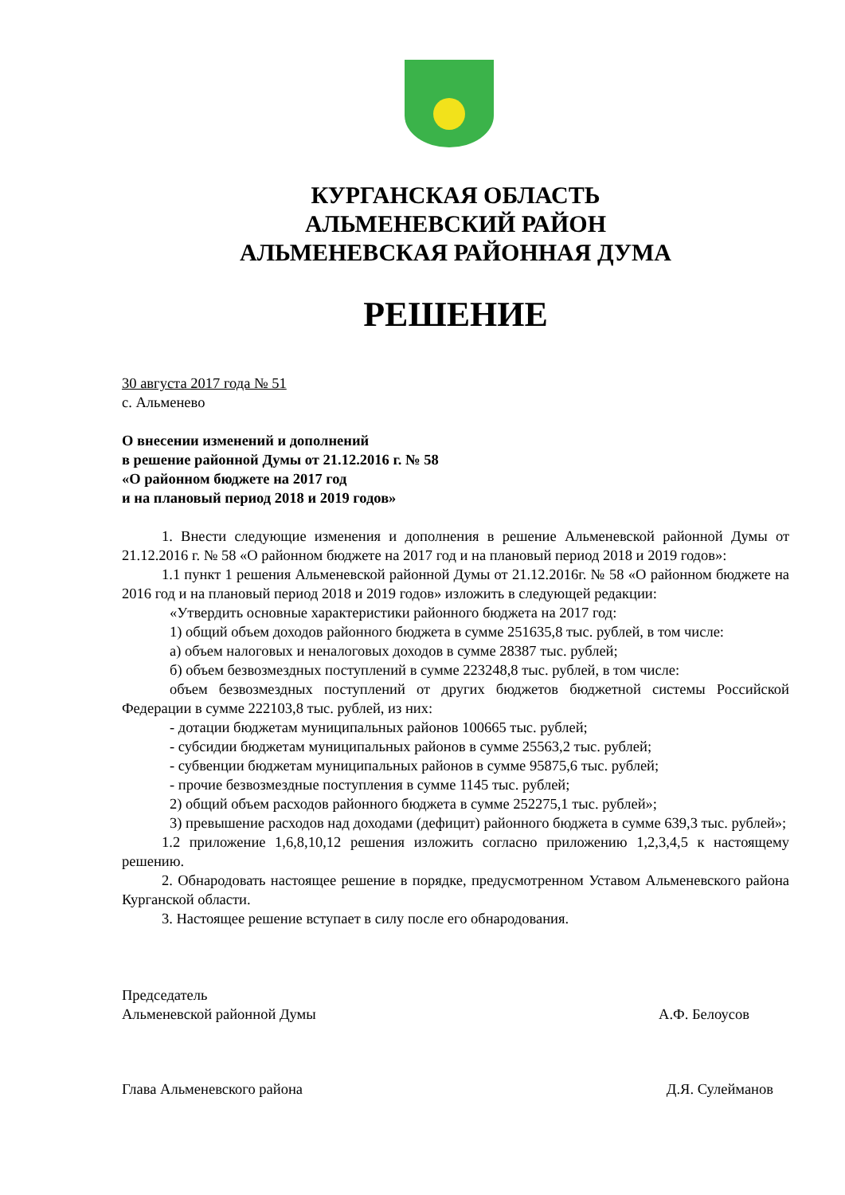КУРГАНСКАЯ ОБЛАСТЬ
АЛЬМЕНЕВСКИЙ РАЙОН
АЛЬМЕНЕВСКАЯ РАЙОННАЯ ДУМА
РЕШЕНИЕ
30 августа 2017 года № 51
с. Альменево
О внесении изменений и дополнений
в решение районной Думы от 21.12.2016 г. № 58
«О районном бюджете на 2017 год
и на плановый период 2018 и 2019 годов»
1. Внести следующие изменения и дополнения в решение Альменевской районной Думы от 21.12.2016 г. № 58 «О районном бюджете на 2017 год и на плановый период 2018 и 2019 годов»:
1.1 пункт 1 решения Альменевской районной Думы от 21.12.2016г. № 58 «О районном бюджете на 2016 год и на плановый период 2018 и 2019 годов» изложить в следующей редакции:
«Утвердить основные характеристики районного бюджета на 2017 год:
1) общий объем доходов районного бюджета в сумме 251635,8 тыс. рублей, в том числе:
а) объем налоговых и неналоговых доходов в сумме 28387 тыс. рублей;
б) объем безвозмездных поступлений в сумме 223248,8 тыс. рублей, в том числе:
объем безвозмездных поступлений от других бюджетов бюджетной системы Российской Федерации в сумме 222103,8 тыс. рублей, из них:
- дотации бюджетам муниципальных районов 100665 тыс. рублей;
- субсидии бюджетам муниципальных районов в сумме 25563,2 тыс. рублей;
- субвенции бюджетам муниципальных районов в сумме 95875,6 тыс. рублей;
- прочие безвозмездные поступления в сумме 1145 тыс. рублей;
2) общий объем расходов районного бюджета в сумме 252275,1 тыс. рублей»;
3) превышение расходов над доходами (дефицит) районного бюджета в сумме 639,3 тыс. рублей»;
1.2 приложение 1,6,8,10,12 решения изложить согласно приложению 1,2,3,4,5 к настоящему решению.
2. Обнародовать настоящее решение в порядке, предусмотренном Уставом Альменевского района Курганской области.
3. Настоящее решение вступает в силу после его обнародования.
Председатель
Альменевской районной Думы А.Ф. Белоусов
Глава Альменевского района Д.Я. Сулейманов